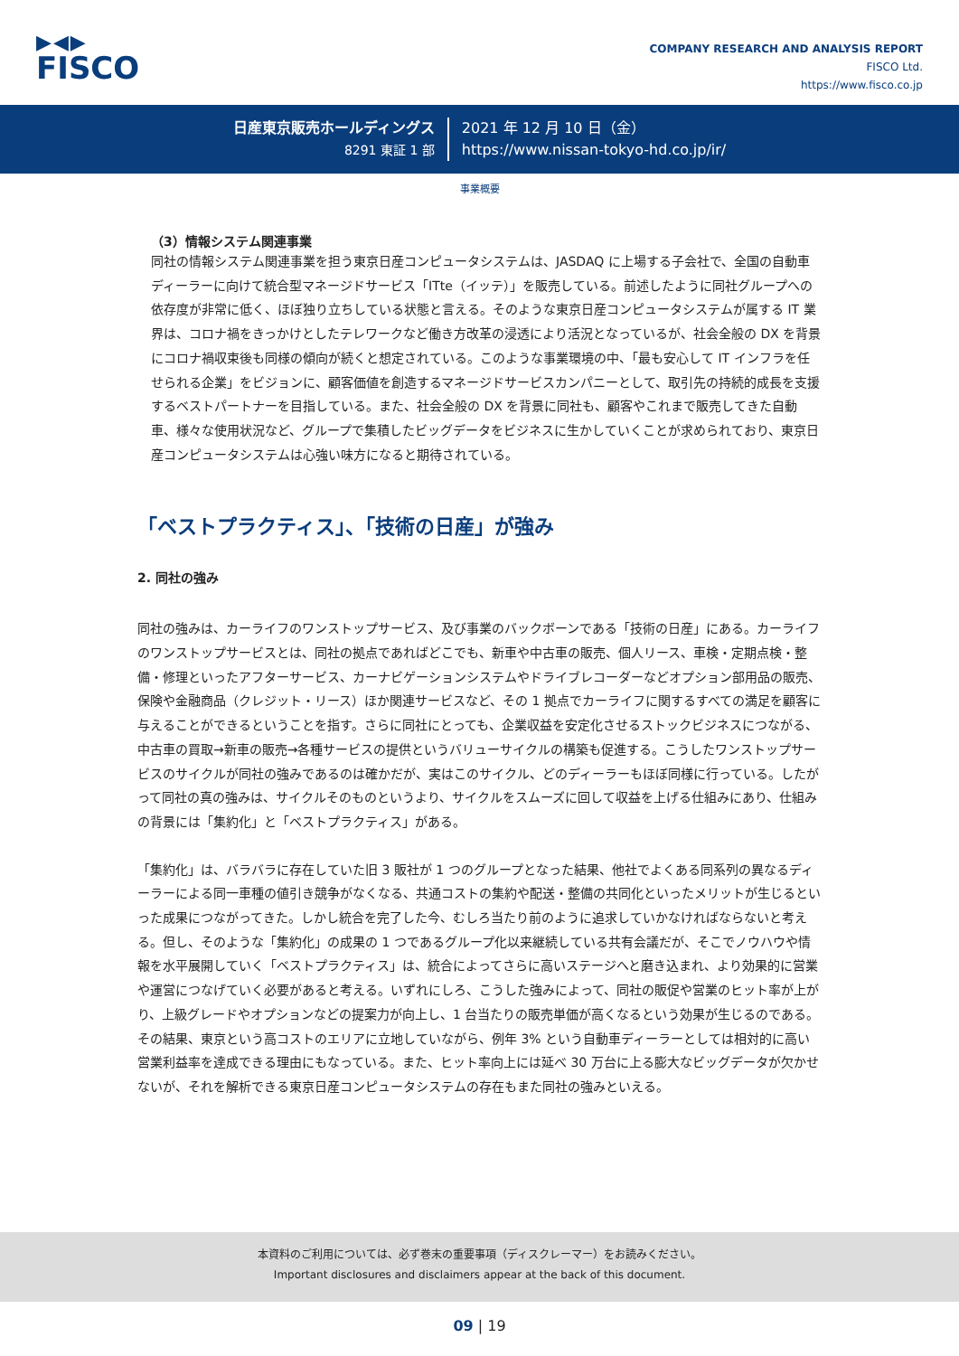▶◀▶
FISCO
COMPANY RESEARCH AND ANALYSIS REPORT
FISCO Ltd.
https://www.fisco.co.jp
日産東京販売ホールディングス
8291 東証 1 部
2021 年 12 月 10 日（金）
https://www.nissan-tokyo-hd.co.jp/ir/
事業概要
（3）情報システム関連事業
同社の情報システム関連事業を担う東京日産コンピュータシステムは、JASDAQ に上場する子会社で、全国の自動車ディーラーに向けて統合型マネージドサービス「ITte（イッテ）」を販売している。前述したように同社グループへの依存度が非常に低く、ほぼ独り立ちしている状態と言える。そのような東京日産コンピュータシステムが属する IT 業界は、コロナ禍をきっかけとしたテレワークなど働き方改革の浸透により活況となっているが、社会全般の DX を背景にコロナ禍収束後も同様の傾向が続くと想定されている。このような事業環境の中、「最も安心して IT インフラを任せられる企業」をビジョンに、顧客価値を創造するマネージドサービスカンパニーとして、取引先の持続的成長を支援するベストパートナーを目指している。また、社会全般の DX を背景に同社も、顧客やこれまで販売してきた自動車、様々な使用状況など、グループで集積したビッグデータをビジネスに生かしていくことが求められており、東京日産コンピュータシステムは心強い味方になると期待されている。
「ベストプラクティス」、「技術の日産」が強み
2. 同社の強み
同社の強みは、カーライフのワンストップサービス、及び事業のバックボーンである「技術の日産」にある。カーライフのワンストップサービスとは、同社の拠点であればどこでも、新車や中古車の販売、個人リース、車検・定期点検・整備・修理といったアフターサービス、カーナビゲーションシステムやドライブレコーダーなどオプション部用品の販売、保険や金融商品（クレジット・リース）ほか関連サービスなど、その 1 拠点でカーライフに関するすべての満足を顧客に与えることができるということを指す。さらに同社にとっても、企業収益を安定化させるストックビジネスにつながる、中古車の買取→新車の販売→各種サービスの提供というバリューサイクルの構築も促進する。こうしたワンストップサービスのサイクルが同社の強みであるのは確かだが、実はこのサイクル、どのディーラーもほぼ同様に行っている。したがって同社の真の強みは、サイクルそのものというより、サイクルをスムーズに回して収益を上げる仕組みにあり、仕組みの背景には「集約化」と「ベストプラクティス」がある。
「集約化」は、バラバラに存在していた旧 3 販社が 1 つのグループとなった結果、他社でよくある同系列の異なるディーラーによる同一車種の値引き競争がなくなる、共通コストの集約や配送・整備の共同化といったメリットが生じるといった成果につながってきた。しかし統合を完了した今、むしろ当たり前のように追求していかなければならないと考える。但し、そのような「集約化」の成果の 1 つであるグループ化以来継続している共有会議だが、そこでノウハウや情報を水平展開していく「ベストプラクティス」は、統合によってさらに高いステージへと磨き込まれ、より効果的に営業や運営につなげていく必要があると考える。いずれにしろ、こうした強みによって、同社の販促や営業のヒット率が上がり、上級グレードやオプションなどの提案力が向上し、1 台当たりの販売単価が高くなるという効果が生じるのである。その結果、東京という高コストのエリアに立地していながら、例年 3% という自動車ディーラーとしては相対的に高い営業利益率を達成できる理由にもなっている。また、ヒット率向上には延べ 30 万台に上る膨大なビッグデータが欠かせないが、それを解析できる東京日産コンピュータシステムの存在もまた同社の強みといえる。
本資料のご利用については、必ず巻末の重要事項（ディスクレーマー）をお読みください。
Important disclosures and disclaimers appear at the back of this document.
09 | 19